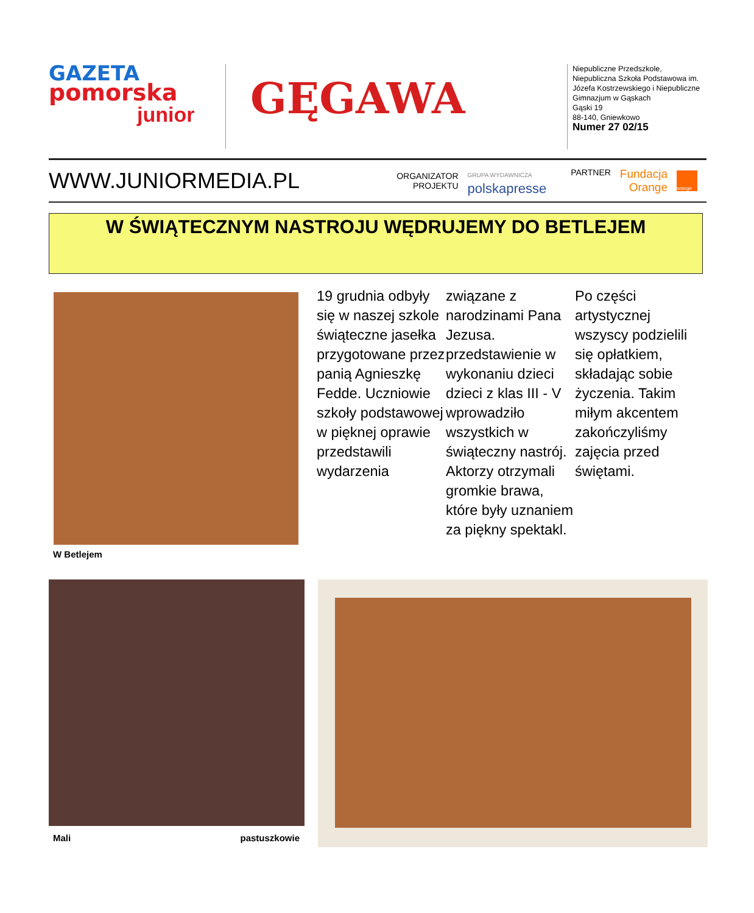GAZETA
pomorska
junior
GĘGAWA
Niepubliczne Przedszkole, Niepubliczna Szkoła Podstawowa im. Józefa Kostrzewskiego i Niepubliczne Gimnazjum w Gąskach
Gąski 19
88-140, Gniewkowo
Numer 27 02/15
WWW.JUNIORMEDIA.PL
ORGANIZATOR
PROJEKTU
GRUPA WYDAWNICZA
polskapresse
PARTNER
Fundacja
Orange
orange
W ŚWIĄTECZNYM NASTROJU WĘDRUJEMY DO BETLEJEM
W Betlejem
19 grudnia odbyły się w naszej szkole świąteczne jasełka przygotowane przez panią Agnieszkę Fedde. Uczniowie szkoły podstawowej w pięknej oprawie przedstawili wydarzenia
związane z narodzinami Pana Jezusa. przedstawienie w wykonaniu dzieci dzieci z klas III - V wprowadziło wszystkich w świąteczny nastrój. Aktorzy otrzymali gromkie brawa, które były uznaniem za piękny spektakl.
Po części artystycznej wszyscy podzielili się opłatkiem, składając sobie życzenia. Takim miłym akcentem zakończyliśmy zajęcia przed świętami.
Mali pastuszkowie